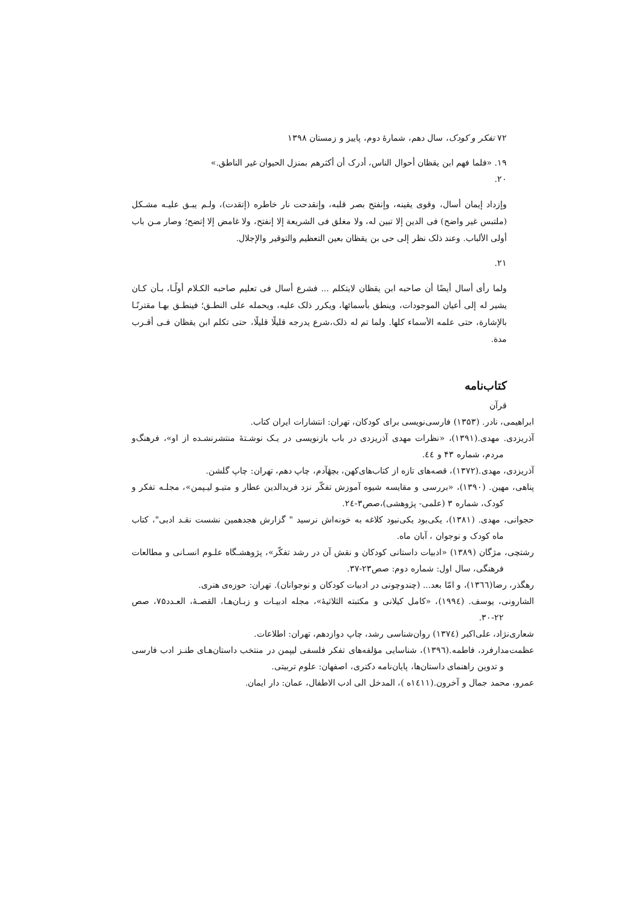۷۲ تفکر و کودک، سال دهم، شمارهٔ دوم، پاییز و زمستان ۱۳۹۸
۱۹. «فلما فهم ابن يقظان أحوال الناس، أدرک أن أکثرهم بمنزل الحيوان غير الناطق.»
۲۰.
وإزداد إيمان أسال، وقوى يقينه، وإنفتح بصر قلبه، وإنقدحت نار خاطره (إتقدت)، ولـم يبـق عليـه مشـکل (ملتبس غير واضح) فى الدين إلا تبين له، ولا مغلق فى الشريعة إلا إنفتح، ولا غامض إلا إتضح؛ وصار مـن باب أولى الألباب. وعند ذلک نظر إلى حى بن يقظان بعين التعظيم والتوقير والإجلال.
۲۱.
ولما رأى أسال أيضًا أن صاحبه ابن يقظان لايتکلم ... فشرع أسال فى تعليم صاحبه الکـلام أولًـا، بـأن کـان يشير له إلى أعيان الموجودات، وينطق بأسمائها، ويکرر ذلک عليه، ويحمله على النطـق؛ فينطـق بهـا مقترنًـا بالإشارة، حتى علمه الأسماء کلها. ولما تم له ذلک،شرع يدرجه قليلًا قليلًا، حتى تکلم ابن يقظان فـى أقـرب مدة.
کتاب‌نامه
قرآن
ابراهیمی، نادر. (۱۳۵۳) فارسی‌نویسی برای کودکان، تهران: انتشارات ایران کتاب.
آذریزدی. مهدی.(۱۳۹۱)، «نظرات مهدی آذریزدی در باب بازنویسی در یـک نوشـتهٔ منتشرنشـده از او»، فرهنگ‌و مردم، شماره ۴۳ و ٤٤.
آذریزدی، مهدی.(۱۳۷۲)، قصه‌های تازه از کتاب‌های‌کهن، بچهٔآدم، چاپ دهم، تهران: چاپ گلشن.
پناهی، مهین. (۱۳۹۰)، «بررسی و مقایسه شیوه آموزش تفکّر نزد فریدالدین عطار و متیـو لیـپمن»، مجلـه تفکر و کودک، شماره ۳ (علمی- پژوهشی)،صص۳-۲٤.
حجوانی، مهدی. (۱۳۸۱)، یکی‌بود یکی‌نبود کلاغه به خونه‌اش نرسید " گزارش هجدهمین نشست نقـد ادبی"، کتاب ماه کودک و نوجوان ، آبان ماه.
رشتچی، مژگان (۱۳۸۹) «ادبیات داستانی کودکان و نقش آن در رشد تفکّر»، پژوهشـگاه علـوم انسـانی و مطالعات فرهنگی، سال اول: شماره دوم: صص۲۳-۳۷.
رهگذر، رضا(۱۳٦٦)، و امّا بعد... (چندوچونی در ادبیات کودکان و نوجوانان). تهران: حوزه‌ی هنری.
الشارونی، یوسف. (۱۹۹٤)، «کامل کیلانی و مکتبته الثلاثیهٔ»، مجله ادبیـات و زبـان‌هـا، القصـهٔ، العـدد۷۵، صص ۲۲-۳۰.
شعاری‌نژاد، علی‌اکبر (۱۳۷٤) روان‌شناسی رشد، چاپ دوازدهم، تهران: اطلاعات.
عظمت‌مدارفرد، فاطمه.(۱۳۹٦)، شناسایی مؤلفه‌های تفکر فلسفی لیپمن در منتخب داستان‌هـای طنـز ادب فارسی و تدوین راهنمای داستان‌ها، پایان‌نامه دکتری، اصفهان: علوم تربیتی.
عمرو، محمد جمال و آخرون.(۱٤۱۱ه )، المدخل الی ادب الاطفال، عمان: دار ایمان.